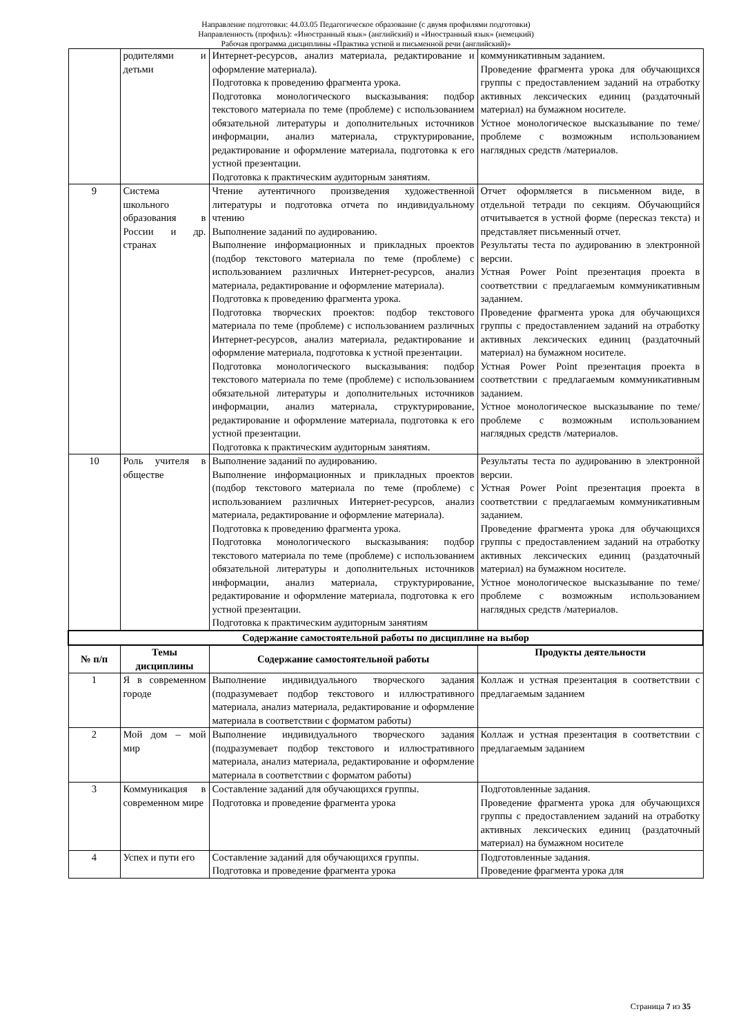Направление подготовки: 44.03.05 Педагогическое образование (с двумя профилями подготовки)
Направленность (профиль): «Иностранный язык» (английский) и «Иностранный язык» (немецкий)
Рабочая программа дисциплины «Практика устной и письменной речи (английский)»
| | родителями и детьми | Интернет-ресурсов, анализ материала, редактирование и оформление материала). Подготовка к проведению фрагмента урока. Подготовка монологического высказывания: подбор текстового материала по теме (проблеме) с использованием обязательной литературы и дополнительных источников информации, анализ материала, структурирование, редактирование и оформление материала, подготовка к его устной презентации. Подготовка к практическим аудиторным занятиям. | коммуникативным заданием. Проведение фрагмента урока для обучающихся группы с предоставлением заданий на отработку активных лексических единиц (раздаточный материал) на бумажном носителе. Устное монологическое высказывание по теме/проблеме с возможным использованием наглядных средств /материалов. |
| 9 | Система школьного образования в России и др. странах | Чтение аутентичного произведения художественной литературы и подготовка отчета по индивидуальному чтению Выполнение заданий по аудированию. Выполнение информационных и прикладных проектов (подбор текстового материала по теме (проблеме) с использованием различных Интернет-ресурсов, анализ материала, редактирование и оформление материала). Подготовка к проведению фрагмента урока. Подготовка творческих проектов: подбор текстового материала по теме (проблеме) с использованием различных Интернет-ресурсов, анализ материала, редактирование и оформление материала, подготовка к устной презентации. Подготовка монологического высказывания: подбор текстового материала по теме (проблеме) с использованием обязательной литературы и дополнительных источников информации, анализ материала, структурирование, редактирование и оформление материала, подготовка к его устной презентации. Подготовка к практическим аудиторным занятиям. | Отчет оформляется в письменном виде, в отдельной тетради по секциям. Обучающийся отчитывается в устной форме (пересказ текста) и представляет письменный отчет. Результаты теста по аудированию в электронной версии. Устная Power Point презентация проекта в соответствии с предлагаемым коммуникативным заданием. Проведение фрагмента урока для обучающихся группы с предоставлением заданий на отработку активных лексических единиц (раздаточный материал) на бумажном носителе. Устная Power Point презентация проекта в соответствии с предлагаемым коммуникативным заданием. Устное монологическое высказывание по теме/проблеме с возможным использованием наглядных средств /материалов. |
| 10 | Роль учителя в обществе | Выполнение заданий по аудированию. Выполнение информационных и прикладных проектов (подбор текстового материала по теме (проблеме) с использованием различных Интернет-ресурсов, анализ материала, редактирование и оформление материала). Подготовка к проведению фрагмента урока. Подготовка монологического высказывания: подбор текстового материала по теме (проблеме) с использованием обязательной литературы и дополнительных источников информации, анализ материала, структурирование, редактирование и оформление материала, подготовка к его устной презентации. Подготовка к практическим аудиторным занятиям | Результаты теста по аудированию в электронной версии. Устная Power Point презентация проекта в соответствии с предлагаемым коммуникативным заданием. Проведение фрагмента урока для обучающихся группы с предоставлением заданий на отработку активных лексических единиц (раздаточный материал) на бумажном носителе. Устное монологическое высказывание по теме/проблеме с возможным использованием наглядных средств /материалов. |
| Содержание самостоятельной работы по дисциплине на выбор | | | |
| № п/п | Темы дисциплины | Содержание самостоятельной работы | Продукты деятельности |
| 1 | Я в современном городе | Выполнение индивидуального творческого задания (подразумевает подбор текстового и иллюстративного материала, анализ материала, редактирование и оформление материала в соответствии с форматом работы) | Коллаж и устная презентация в соответствии с предлагаемым заданием |
| 2 | Мой дом – мой мир | Выполнение индивидуального творческого задания (подразумевает подбор текстового и иллюстративного материала, анализ материала, редактирование и оформление материала в соответствии с форматом работы) | Коллаж и устная презентация в соответствии с предлагаемым заданием |
| 3 | Коммуникация в современном мире | Составление заданий для обучающихся группы. Подготовка и проведение фрагмента урока | Подготовленные задания. Проведение фрагмента урока для обучающихся группы с предоставлением заданий на отработку активных лексических единиц (раздаточный материал) на бумажном носителе |
| 4 | Успех и пути его | Составление заданий для обучающихся группы. Подготовка и проведение фрагмента урока | Подготовленные задания. Проведение фрагмента урока для |
Страница 7 из 35